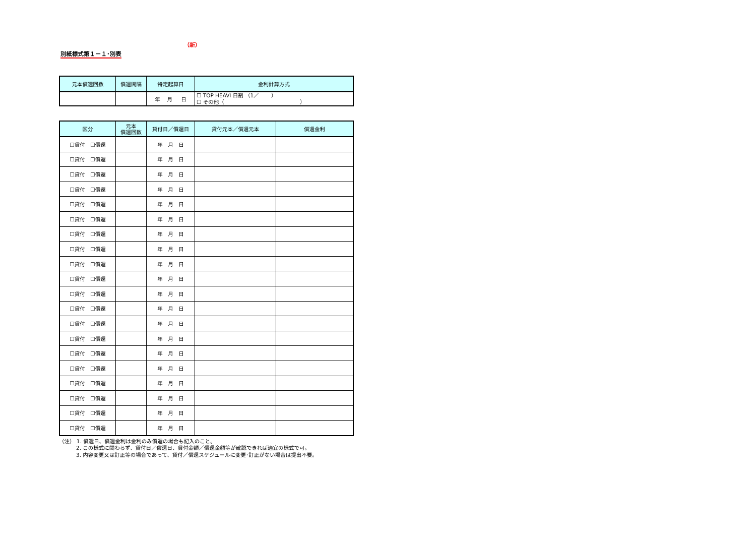（新）
別紙様式第１－１･別表
| 元本償還回数 | 償還間隔 | 特定起算日 | 金利計算方式 |
| --- | --- | --- | --- |
| | | 年 月 日 | ☐ TOP HEAVI 日割 （1／ ） ☐ その他（ ） |
| 区分 | 元本 償還回数 | 貸付日／償還日 | 貸付元本／償還元本 | 償還金利 |
| --- | --- | --- | --- | --- |
| ☐貸付 ☐償還 | | 年 月 日 | | |
| ☐貸付 ☐償還 | | 年 月 日 | | |
| ☐貸付 ☐償還 | | 年 月 日 | | |
| ☐貸付 ☐償還 | | 年 月 日 | | |
| ☐貸付 ☐償還 | | 年 月 日 | | |
| ☐貸付 ☐償還 | | 年 月 日 | | |
| ☐貸付 ☐償還 | | 年 月 日 | | |
| ☐貸付 ☐償還 | | 年 月 日 | | |
| ☐貸付 ☐償還 | | 年 月 日 | | |
| ☐貸付 ☐償還 | | 年 月 日 | | |
| ☐貸付 ☐償還 | | 年 月 日 | | |
| ☐貸付 ☐償還 | | 年 月 日 | | |
| ☐貸付 ☐償還 | | 年 月 日 | | |
| ☐貸付 ☐償還 | | 年 月 日 | | |
| ☐貸付 ☐償還 | | 年 月 日 | | |
| ☐貸付 ☐償還 | | 年 月 日 | | |
| ☐貸付 ☐償還 | | 年 月 日 | | |
| ☐貸付 ☐償還 | | 年 月 日 | | |
| ☐貸付 ☐償還 | | 年 月 日 | | |
| ☐貸付 ☐償還 | | 年 月 日 | | |
（注） 1. 償還日、償還金利は金利のみ償還の場合も記入のこと。
2. この様式に関わらず、貸付日／償還日、貸付金額／償還金額等が確認できれば適宜の様式で可。
3. 内容変更又は訂正等の場合であって、貸付／償還スケジュールに変更･訂正がない場合は提出不要。